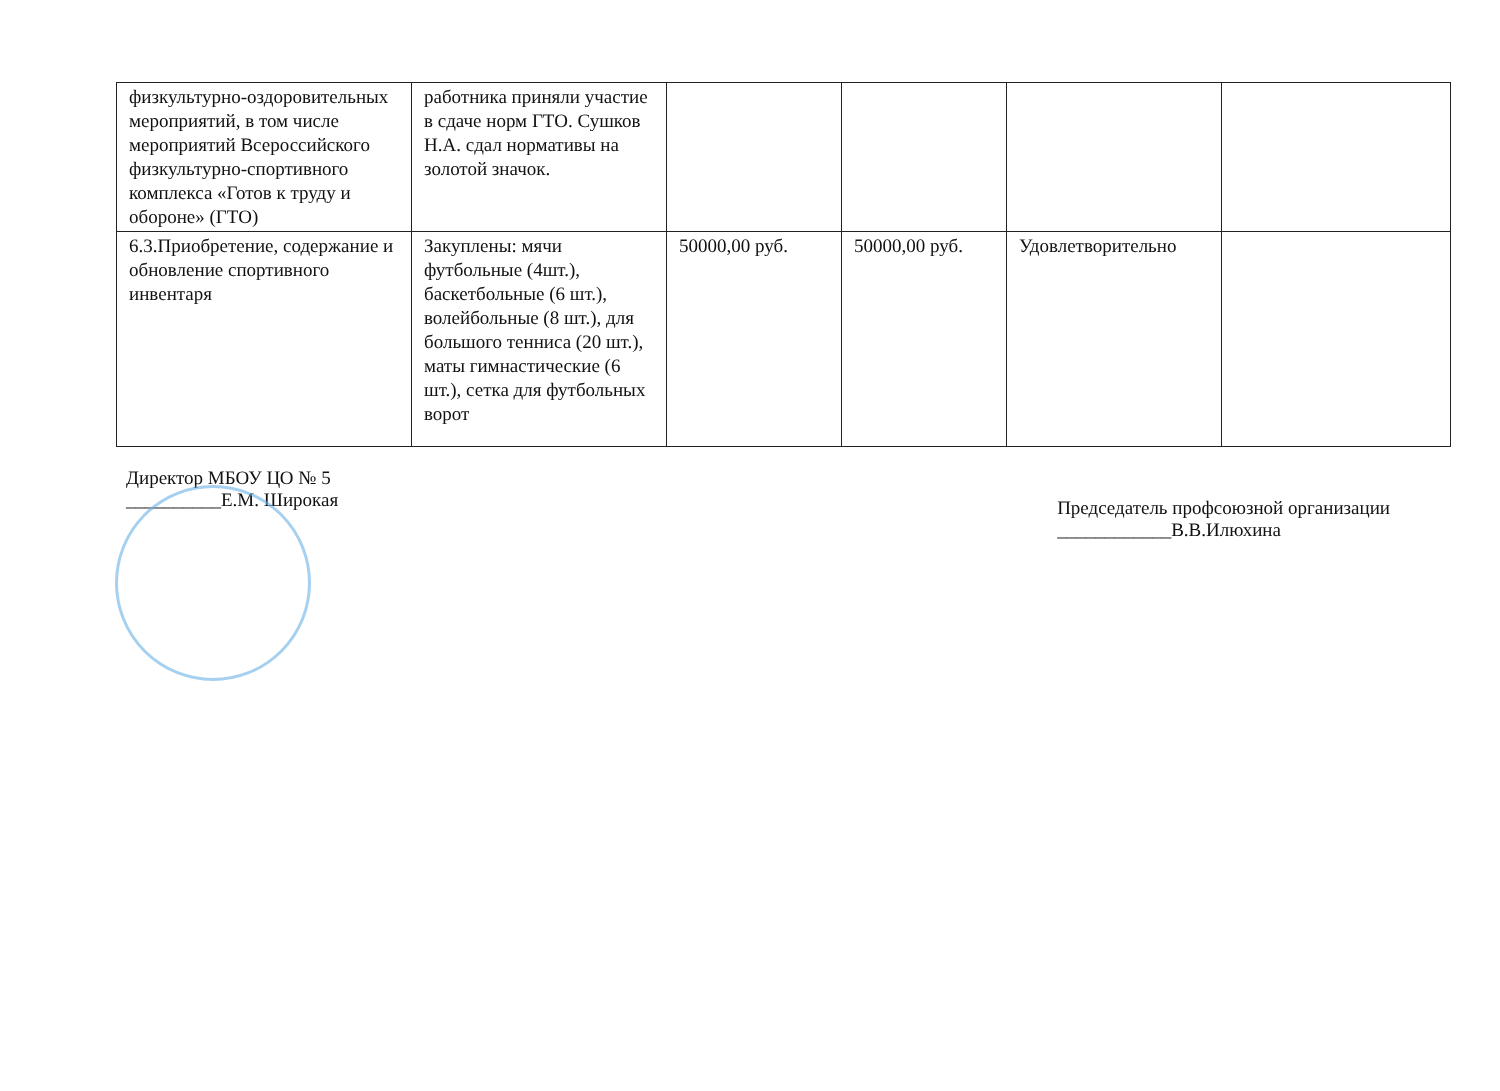| физкультурно-оздоровительных мероприятий, в том числе мероприятий Всероссийского физкультурно-спортивного комплекса «Готов к труду и обороне» (ГТО) | работника приняли участие в сдаче норм ГТО. Сушков Н.А. сдал нормативы на золотой значок. | | | | |
| 6.3.Приобретение, содержание и обновление спортивного инвентаря | Закуплены: мячи футбольные (4шт.), баскетбольные (6 шт.), волейбольные (8 шт.), для большого тенниса (20 шт.), маты гимнастические (6 шт.), сетка для футбольных ворот | 50000,00 руб. | 50000,00 руб. | Удовлетворительно | |
Директор МБОУ ЦО № 5
__________Е.М. Широкая
Председатель профсоюзной организации
____________В.В.Илюхина